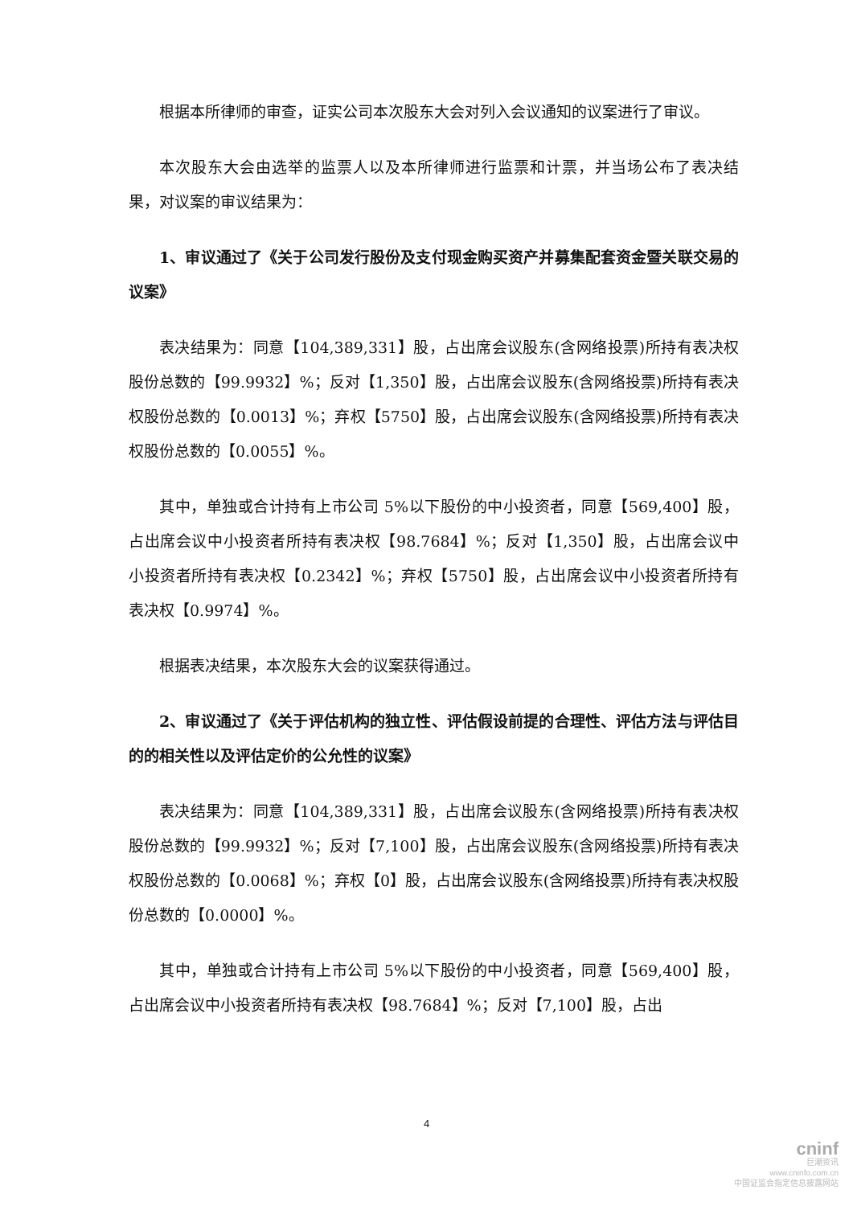根据本所律师的审查，证实公司本次股东大会对列入会议通知的议案进行了审议。
本次股东大会由选举的监票人以及本所律师进行监票和计票，并当场公布了表决结果，对议案的审议结果为：
1、审议通过了《关于公司发行股份及支付现金购买资产并募集配套资金暨关联交易的议案》
表决结果为：同意【104,389,331】股，占出席会议股东(含网络投票)所持有表决权股份总数的【99.9932】%；反对【1,350】股，占出席会议股东(含网络投票)所持有表决权股份总数的【0.0013】%；弃权【5750】股，占出席会议股东(含网络投票)所持有表决权股份总数的【0.0055】%。
其中，单独或合计持有上市公司 5%以下股份的中小投资者，同意【569,400】股，占出席会议中小投资者所持有表决权【98.7684】%；反对【1,350】股，占出席会议中小投资者所持有表决权【0.2342】%；弃权【5750】股，占出席会议中小投资者所持有表决权【0.9974】%。
根据表决结果，本次股东大会的议案获得通过。
2、审议通过了《关于评估机构的独立性、评估假设前提的合理性、评估方法与评估目的的相关性以及评估定价的公允性的议案》
表决结果为：同意【104,389,331】股，占出席会议股东(含网络投票)所持有表决权股份总数的【99.9932】%；反对【7,100】股，占出席会议股东(含网络投票)所持有表决权股份总数的【0.0068】%；弃权【0】股，占出席会议股东(含网络投票)所持有表决权股份总数的【0.0000】%。
其中，单独或合计持有上市公司 5%以下股份的中小投资者，同意【569,400】股，占出席会议中小投资者所持有表决权【98.7684】%；反对【7,100】股，占出
4
cninf
巨潮资讯
www.cninfo.com.cn
中国证监会指定信息披露网站